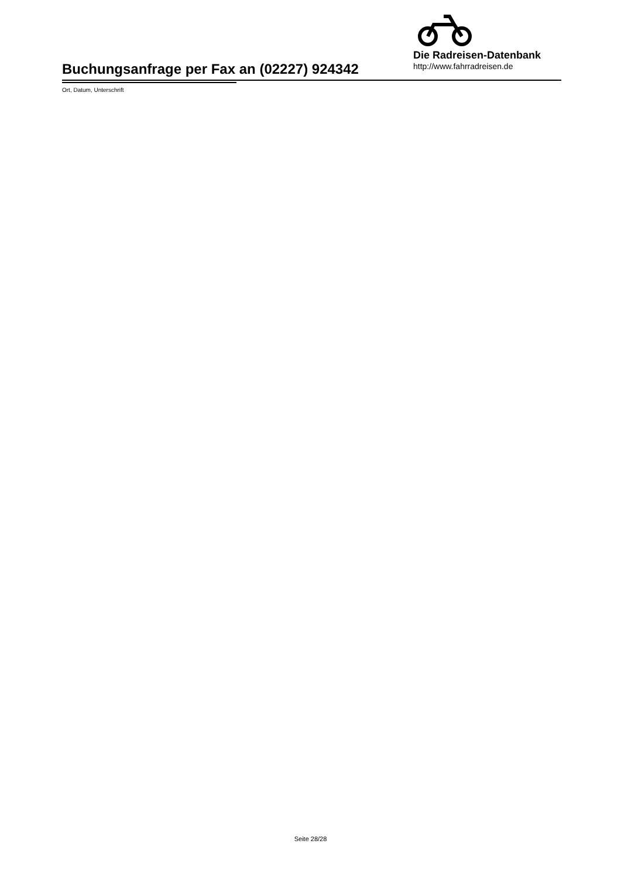Buchungsanfrage per Fax an (02227) 924342
Die Radreisen-Datenbank
http://www.fahrradreisen.de
Ort, Datum, Unterschrift
Seite 28/28